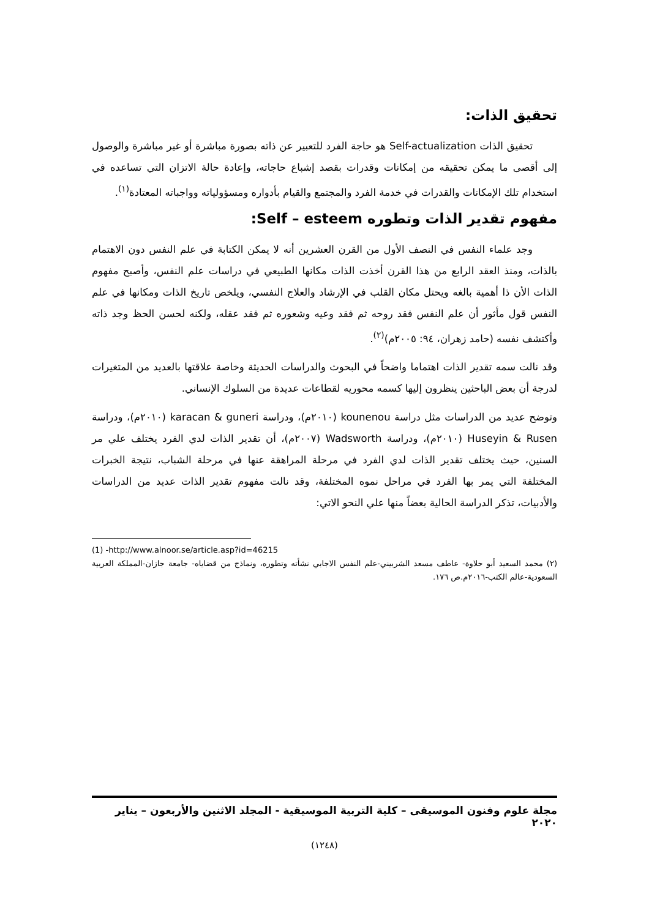تحقيق الذات:
تحقيق الذات Self-actualization هو حاجة الفرد للتعبير عن ذاته بصورة مباشرة أو غير مباشرة والوصول إلى أقصى ما يمكن تحقيقه من إمكانات وقدرات بقصد إشباع حاجاته، وإعادة حالة الاتزان التي تساعده في استخدام تلك الإمكانات والقدرات في خدمة الفرد والمجتمع والقيام بأدواره ومسؤولياته وواجباته المعتادة<sup>(١)</sup>.
مفهوم تقدير الذات وتطوره Self – esteem:
وجد علماء النفس في النصف الأول من القرن العشرين أنه لا يمكن الكتابة في علم النفس دون الاهتمام بالذات، ومنذ العقد الرابع من هذا القرن أخذت الذات مكانها الطبيعي في دراسات علم النفس، وأصبح مفهوم الذات الأن ذا أهمية بالغه ويحتل مكان القلب في الإرشاد والعلاج النفسي، ويلخص تاريخ الذات ومكانها في علم النفس قول مأثور أن علم النفس فقد روحه ثم فقد وعيه وشعوره ثم فقد عقله، ولكنه لحسن الحظ وجد ذاته وأكتشف نفسه (حامد زهران، ٩٤: ٢٠٠٥م)<sup>(٢)</sup>.
وقد نالت سمه تقدير الذات اهتماما واضحاً في البحوث والدراسات الحديثة وخاصة علاقتها بالعديد من المتغيرات لدرجة أن بعض الباحثين ينظرون إليها كسمه محوريه لقطاعات عديدة من السلوك الإنساني.
وتوضح عديد من الدراسات مثل دراسة kounenou (٢٠١٠م)، ودراسة karacan & guneri (٢٠١٠م)، ودراسة Huseyin & Rusen (٢٠١٠م)، ودراسة Wadsworth (٢٠٠٧م)، أن تقدير الذات لدي الفرد يختلف علي مر السنين، حيث يختلف تقدير الذات لدي الفرد في مرحلة المراهقة عنها في مرحلة الشباب، نتيجة الخبرات المختلفة التي يمر بها الفرد في مراحل نموه المختلفة، وقد نالت مفهوم تقدير الذات عديد من الدراسات والأدبيات، تذكر الدراسة الحالية بعضاً منها علي النحو الاتي:
(1) -http://www.alnoor.se/article.asp?id=46215
(٢) محمد السعيد أبو حلاوة- عاطف مسعد الشربيني-علم النفس الاجابي نشأته وتطوره، ونماذج من قضاياه- جامعة جازان-المملكة العربية السعودية-عالم الكتب-٢٠١٦م.ص ١٧٦.
مجلة علوم وفنون الموسيقى – كلية التربية الموسيقية - المجلد الاثنين والأربعون – يناير ٢٠٢٠
(١٢٤٨)